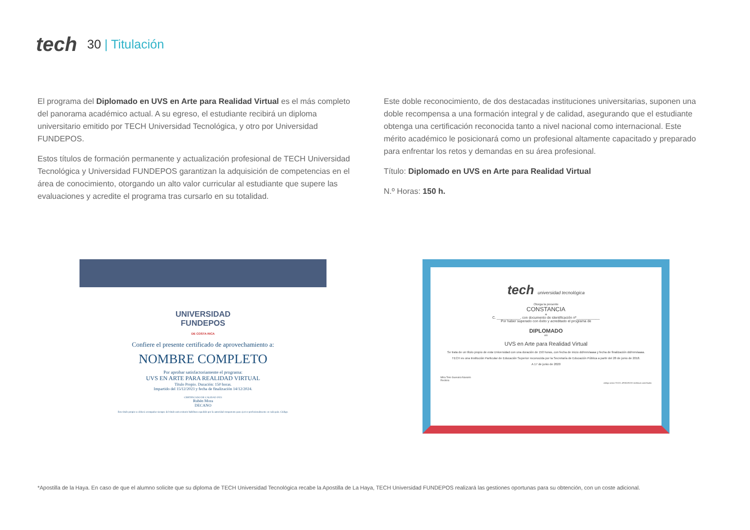tech
30 | Titulación
El programa del Diplomado en UVS en Arte para Realidad Virtual es el más completo del panorama académico actual. A su egreso, el estudiante recibirá un diploma universitario emitido por TECH Universidad Tecnológica, y otro por Universidad FUNDEPOS.
Estos títulos de formación permanente y actualización profesional de TECH Universidad Tecnológica y Universidad FUNDEPOS garantizan la adquisición de competencias en el área de conocimiento, otorgando un alto valor curricular al estudiante que supere las evaluaciones y acredite el programa tras cursarlo en su totalidad.
Este doble reconocimiento, de dos destacadas instituciones universitarias, suponen una doble recompensa a una formación integral y de calidad, asegurando que el estudiante obtenga una certificación reconocida tanto a nivel nacional como internacional. Este mérito académico le posicionará como un profesional altamente capacitado y preparado para enfrentar los retos y demandas en su área profesional.
Título: Diplomado en UVS en Arte para Realidad Virtual
N.º Horas: 150 h.
UNIVERSIDAD
FUNDEPOS
DE COSTA RICA
Confiere el presente certificado de aprovechamiento a:
NOMBRE COMPLETO
Por aprobar satisfactoriamente el programa:
UVS EN ARTE PARA REALIDAD VIRTUAL
Título Propio. Duración: 150 horas.
Impartido del 15/12/2023 y fecha de finalización 14/12/2024.
CERTIFICADO DE CALIDAD 2023
Rubén Mora
DECANO
Este título propio se deberá acompañar siempre del título universitario habilitan expedido por la autoridad competente para ejercer profesionalmente en cada país. Código.
tech universidad tecnológica
Otorga la presente
CONSTANCIA
a
C. ____________, con documento de identificación nº____________
Por haber superado con éxito y acreditado el programa de
DIPLOMADO
en
UVS en Arte para Realidad Virtual
Se trata de un título propio de esta Universidad con una duración de 150 horas, con fecha de inicio dd/mm/aaaa y fecha de finalización dd/mm/aaaa.
TECH es una Institución Particular de Educación Superior reconocida por la Secretaría de Educación Pública a partir del 28 de junio de 2018.
A 17 de junio de 2020
Mtra.Tere Guevara Navarro
Rectora
código único TECH: AFWOR23S techtitute.com/titulos
*Apostilla de la Haya. En caso de que el alumno solicite que su diploma de TECH Universidad Tecnológica recabe la Apostilla de La Haya, TECH Universidad FUNDEPOS realizará las gestiones oportunas para su obtención, con un coste adicional.